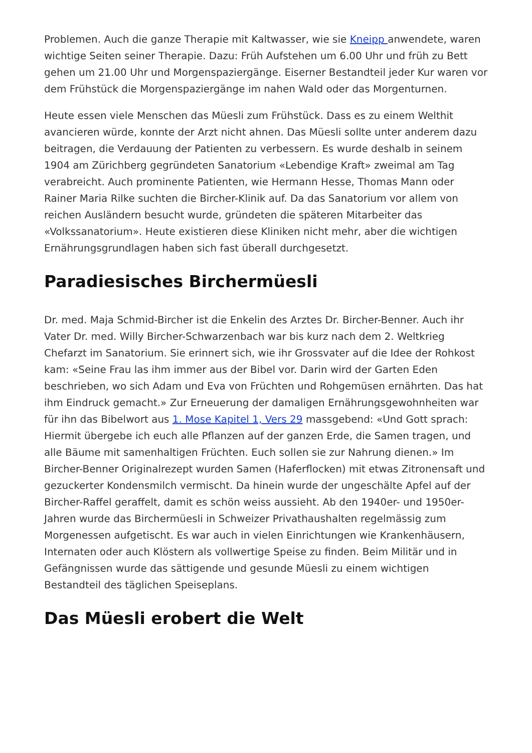Problemen. Auch die ganze Therapie mit Kaltwasser, wie sie Kneipp anwendete, waren wichtige Seiten seiner Therapie. Dazu: Früh Aufstehen um 6.00 Uhr und früh zu Bett gehen um 21.00 Uhr und Morgenspaziergänge. Eiserner Bestandteil jeder Kur waren vor dem Frühstück die Morgenspaziergänge im nahen Wald oder das Morgenturnen.
Heute essen viele Menschen das Müesli zum Frühstück. Dass es zu einem Welthit avancieren würde, konnte der Arzt nicht ahnen. Das Müesli sollte unter anderem dazu beitragen, die Verdauung der Patienten zu verbessern. Es wurde deshalb in seinem 1904 am Zürichberg gegründeten Sanatorium «Lebendige Kraft» zweimal am Tag verabreicht. Auch prominente Patienten, wie Hermann Hesse, Thomas Mann oder Rainer Maria Rilke suchten die Bircher-Klinik auf. Da das Sanatorium vor allem von reichen Ausländern besucht wurde, gründeten die späteren Mitarbeiter das «Volkssanatorium». Heute existieren diese Kliniken nicht mehr, aber die wichtigen Ernährungsgrundlagen haben sich fast überall durchgesetzt.
Paradiesisches Birchermüesli
Dr. med. Maja Schmid-Bircher ist die Enkelin des Arztes Dr. Bircher-Benner. Auch ihr Vater Dr. med. Willy Bircher-Schwarzenbach war bis kurz nach dem 2. Weltkrieg Chefarzt im Sanatorium. Sie erinnert sich, wie ihr Grossvater auf die Idee der Rohkost kam: «Seine Frau las ihm immer aus der Bibel vor. Darin wird der Garten Eden beschrieben, wo sich Adam und Eva von Früchten und Rohgemüsen ernährten. Das hat ihm Eindruck gemacht.» Zur Erneuerung der damaligen Ernährungsgewohnheiten war für ihn das Bibelwort aus 1. Mose Kapitel 1, Vers 29 massgebend: «Und Gott sprach: Hiermit übergebe ich euch alle Pflanzen auf der ganzen Erde, die Samen tragen, und alle Bäume mit samenhaltigen Früchten. Euch sollen sie zur Nahrung dienen.» Im Bircher-Benner Originalrezept wurden Samen (Haferflocken) mit etwas Zitronensaft und gezuckerter Kondensmilch vermischt. Da hinein wurde der ungeschälte Apfel auf der Bircher-Raffel geraffelt, damit es schön weiss aussieht. Ab den 1940er- und 1950er-Jahren wurde das Birchermüesli in Schweizer Privathaushalten regelmässig zum Morgenessen aufgetischt. Es war auch in vielen Einrichtungen wie Krankenhäusern, Internaten oder auch Klöstern als vollwertige Speise zu finden. Beim Militär und in Gefängnissen wurde das sättigende und gesunde Müesli zu einem wichtigen Bestandteil des täglichen Speiseplans.
Das Müesli erobert die Welt